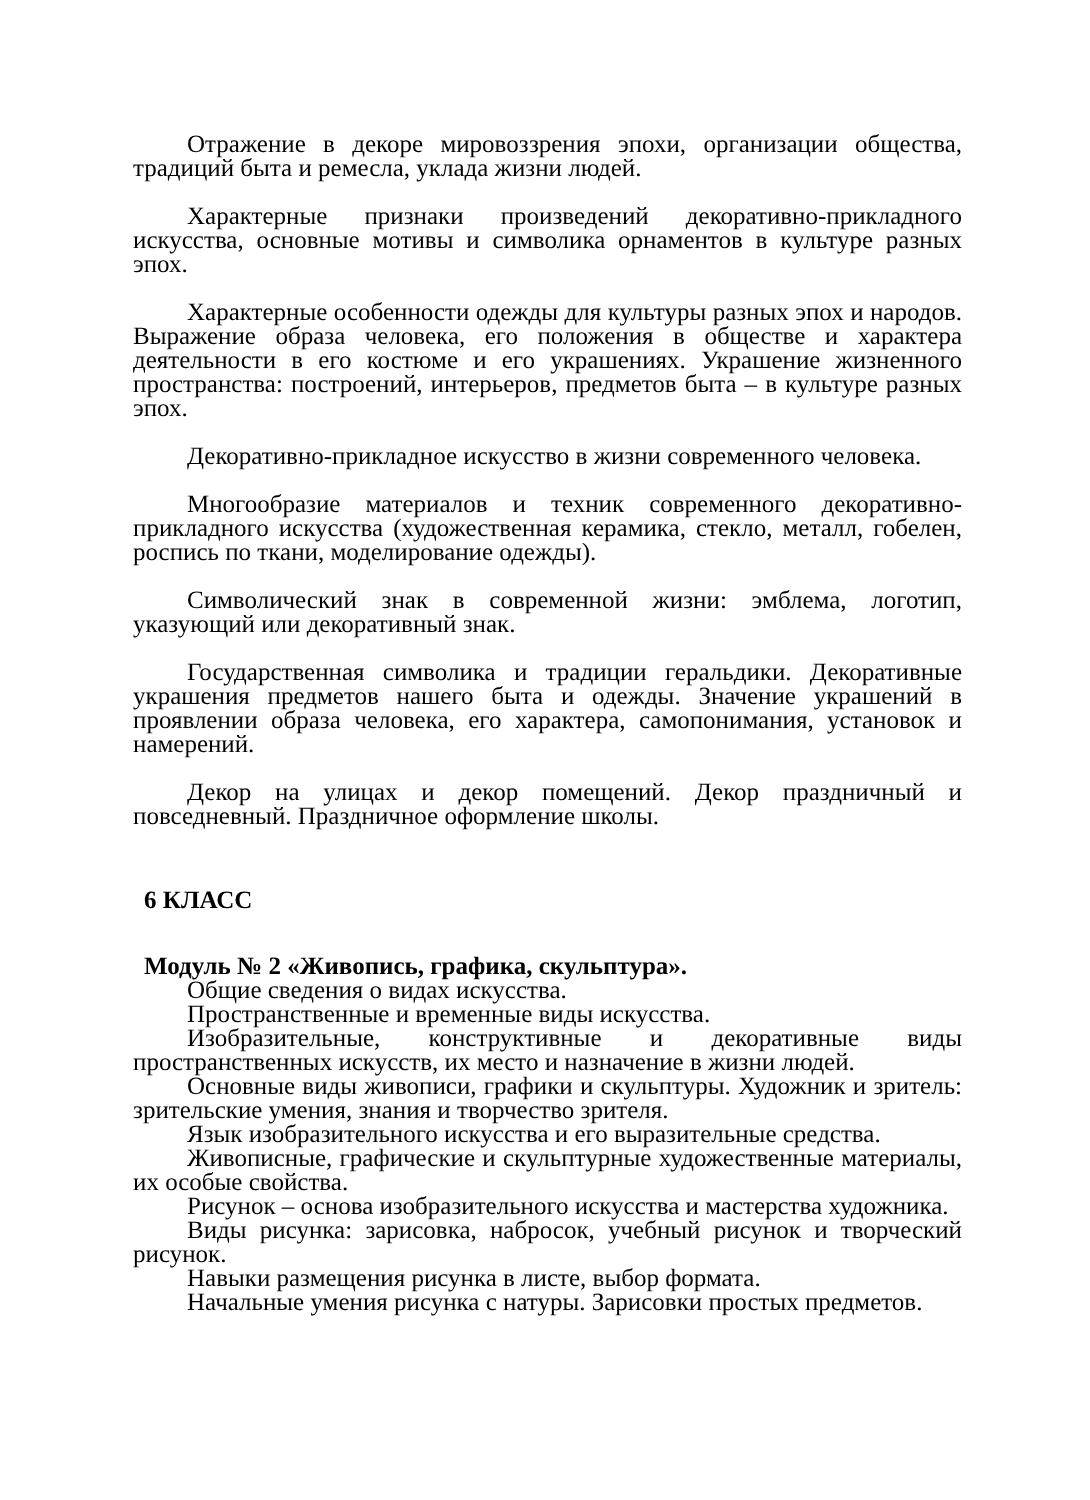Отражение в декоре мировоззрения эпохи, организации общества, традиций быта и ремесла, уклада жизни людей.
Характерные признаки произведений декоративно-прикладного искусства, основные мотивы и символика орнаментов в культуре разных эпох.
Характерные особенности одежды для культуры разных эпох и народов. Выражение образа человека, его положения в обществе и характера деятельности в его костюме и его украшениях. Украшение жизненного пространства: построений, интерьеров, предметов быта – в культуре разных эпох.
Декоративно-прикладное искусство в жизни современного человека.
Многообразие материалов и техник современного декоративно-прикладного искусства (художественная керамика, стекло, металл, гобелен, роспись по ткани, моделирование одежды).
Символический знак в современной жизни: эмблема, логотип, указующий или декоративный знак.
Государственная символика и традиции геральдики. Декоративные украшения предметов нашего быта и одежды. Значение украшений в проявлении образа человека, его характера, самопонимания, установок и намерений.
Декор на улицах и декор помещений. Декор праздничный и повседневный. Праздничное оформление школы.
6 КЛАСС
Модуль № 2 «Живопись, графика, скульптура».
Общие сведения о видах искусства.
Пространственные и временные виды искусства.
Изобразительные, конструктивные и декоративные виды пространственных искусств, их место и назначение в жизни людей.
Основные виды живописи, графики и скульптуры. Художник и зритель: зрительские умения, знания и творчество зрителя.
Язык изобразительного искусства и его выразительные средства.
Живописные, графические и скульптурные художественные материалы, их особые свойства.
Рисунок – основа изобразительного искусства и мастерства художника.
Виды рисунка: зарисовка, набросок, учебный рисунок и творческий рисунок.
Навыки размещения рисунка в листе, выбор формата.
Начальные умения рисунка с натуры. Зарисовки простых предметов.